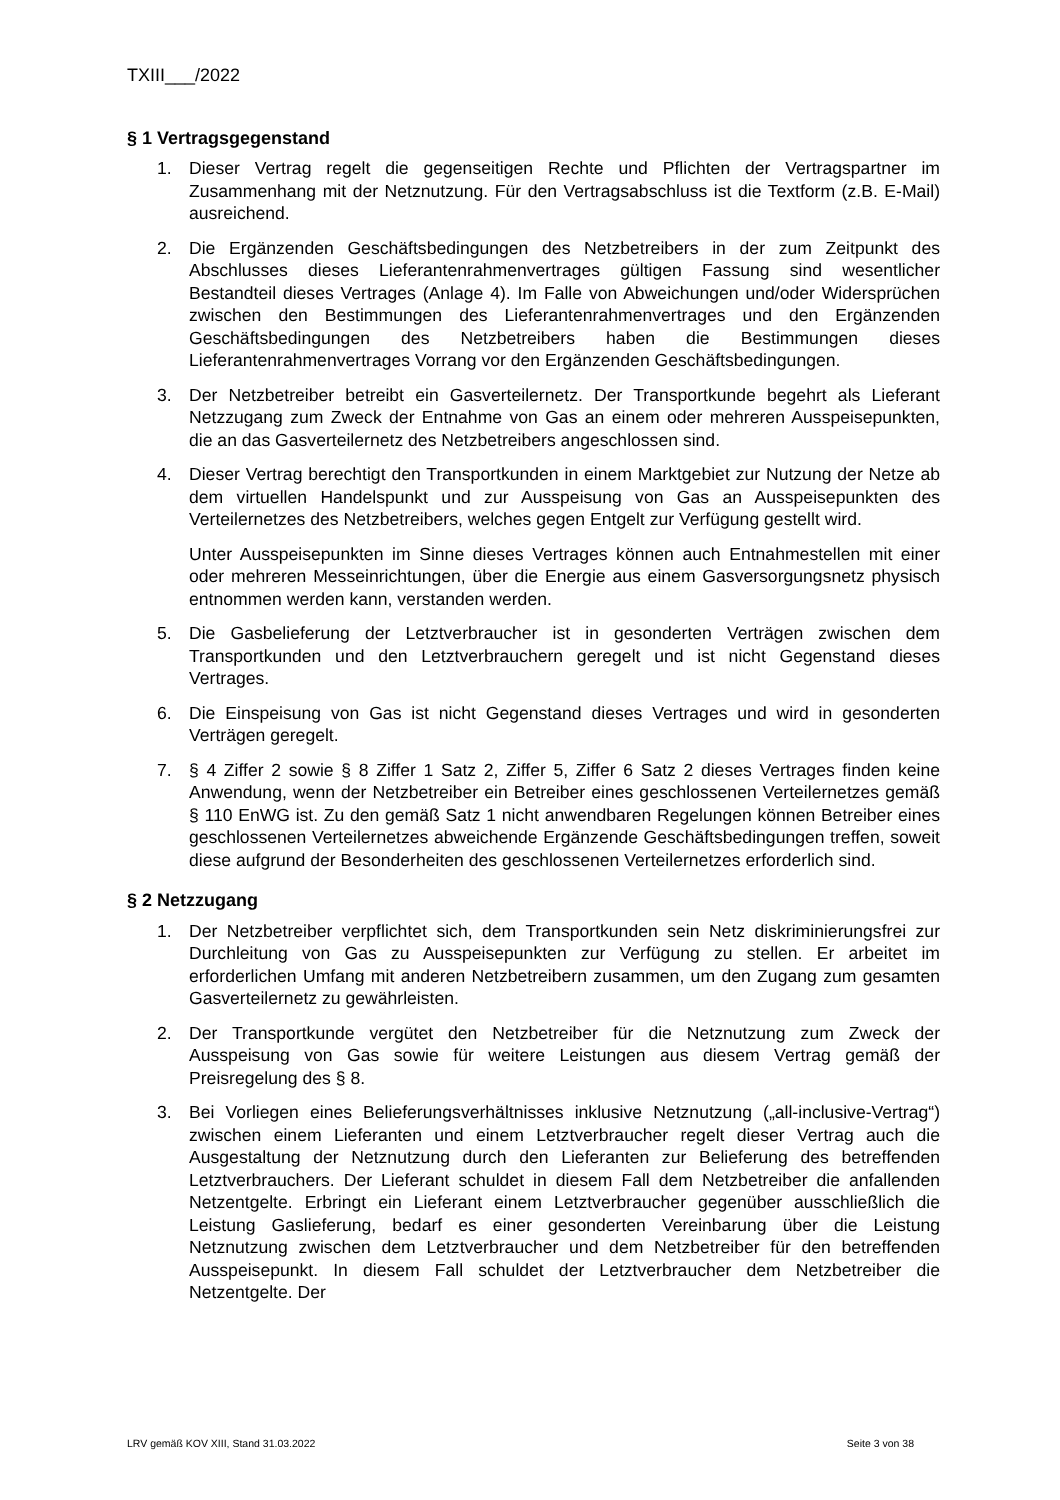TXIII___/2022
§ 1 Vertragsgegenstand
1. Dieser Vertrag regelt die gegenseitigen Rechte und Pflichten der Vertragspartner im Zusammenhang mit der Netznutzung. Für den Vertragsabschluss ist die Textform (z.B. E-Mail) ausreichend.
2. Die Ergänzenden Geschäftsbedingungen des Netzbetreibers in der zum Zeitpunkt des Abschlusses dieses Lieferantenrahmenvertrages gültigen Fassung sind wesentlicher Bestandteil dieses Vertrages (Anlage 4). Im Falle von Abweichungen und/oder Widersprüchen zwischen den Bestimmungen des Lieferantenrahmenvertrages und den Ergänzenden Geschäftsbedingungen des Netzbetreibers haben die Bestimmungen dieses Lieferantenrahmenvertrages Vorrang vor den Ergänzenden Geschäftsbedingungen.
3. Der Netzbetreiber betreibt ein Gasverteilernetz. Der Transportkunde begehrt als Lieferant Netzzugang zum Zweck der Entnahme von Gas an einem oder mehreren Ausspeisepunkten, die an das Gasverteilernetz des Netzbetreibers angeschlossen sind.
4. Dieser Vertrag berechtigt den Transportkunden in einem Marktgebiet zur Nutzung der Netze ab dem virtuellen Handelspunkt und zur Ausspeisung von Gas an Ausspeisepunkten des Verteilernetzes des Netzbetreibers, welches gegen Entgelt zur Verfügung gestellt wird.
Unter Ausspeisepunkten im Sinne dieses Vertrages können auch Entnahmestellen mit einer oder mehreren Messeinrichtungen, über die Energie aus einem Gasversorgungsnetz physisch entnommen werden kann, verstanden werden.
5. Die Gasbelieferung der Letztverbraucher ist in gesonderten Verträgen zwischen dem Transportkunden und den Letztverbrauchern geregelt und ist nicht Gegenstand dieses Vertrages.
6. Die Einspeisung von Gas ist nicht Gegenstand dieses Vertrages und wird in gesonderten Verträgen geregelt.
7. § 4 Ziffer 2 sowie § 8 Ziffer 1 Satz 2, Ziffer 5, Ziffer 6 Satz 2 dieses Vertrages finden keine Anwendung, wenn der Netzbetreiber ein Betreiber eines geschlossenen Verteilernetzes gemäß § 110 EnWG ist. Zu den gemäß Satz 1 nicht anwendbaren Regelungen können Betreiber eines geschlossenen Verteilernetzes abweichende Ergänzende Geschäftsbedingungen treffen, soweit diese aufgrund der Besonderheiten des geschlossenen Verteilernetzes erforderlich sind.
§ 2 Netzzugang
1. Der Netzbetreiber verpflichtet sich, dem Transportkunden sein Netz diskriminierungsfrei zur Durchleitung von Gas zu Ausspeisepunkten zur Verfügung zu stellen. Er arbeitet im erforderlichen Umfang mit anderen Netzbetreibern zusammen, um den Zugang zum gesamten Gasverteilernetz zu gewährleisten.
2. Der Transportkunde vergütet den Netzbetreiber für die Netznutzung zum Zweck der Ausspeisung von Gas sowie für weitere Leistungen aus diesem Vertrag gemäß der Preisregelung des § 8.
3. Bei Vorliegen eines Belieferungsverhältnisses inklusive Netznutzung („all-inclusive-Vertrag“) zwischen einem Lieferanten und einem Letztverbraucher regelt dieser Vertrag auch die Ausgestaltung der Netznutzung durch den Lieferanten zur Belieferung des betreffenden Letztverbrauchers. Der Lieferant schuldet in diesem Fall dem Netzbetreiber die anfallenden Netzentgelte. Erbringt ein Lieferant einem Letztverbraucher gegenüber ausschließlich die Leistung Gaslieferung, bedarf es einer gesonderten Vereinbarung über die Leistung Netznutzung zwischen dem Letztverbraucher und dem Netzbetreiber für den betreffenden Ausspeisepunkt. In diesem Fall schuldet der Letztverbraucher dem Netzbetreiber die Netzentgelte. Der
LRV gemäß KOV XIII, Stand 31.03.2022 Seite 3 von 38